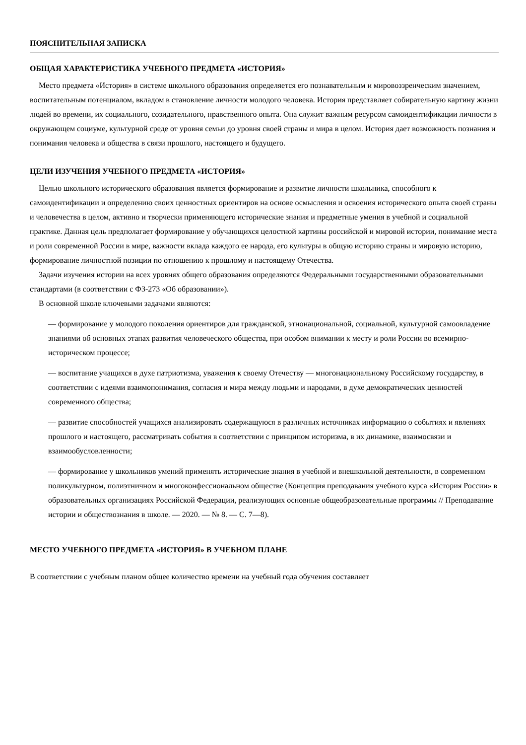ПОЯСНИТЕЛЬНАЯ ЗАПИСКА
ОБЩАЯ ХАРАКТЕРИСТИКА УЧЕБНОГО ПРЕДМЕТА «ИСТОРИЯ»
Место предмета «История» в системе школьного образования определяется его познавательным и мировоззренческим значением, воспитательным потенциалом, вкладом в становление личности молодого человека. История представляет собирательную картину жизни людей во времени, их социального, созидательного, нравственного опыта. Она служит важным ресурсом самоидентификации личности в окружающем социуме, культурной среде от уровня семьи до уровня своей страны и мира в целом. История дает возможность познания и понимания человека и общества в связи прошлого, настоящего и будущего.
ЦЕЛИ ИЗУЧЕНИЯ УЧЕБНОГО ПРЕДМЕТА «ИСТОРИЯ»
Целью школьного исторического образования является формирование и развитие личности школьника, способного к самоидентификации и определению своих ценностных ориентиров на основе осмысления и освоения исторического опыта своей страны и человечества в целом, активно и творчески применяющего исторические знания и предметные умения в учебной и социальной практике. Данная цель предполагает формирование у обучающихся целостной картины российской и мировой истории, понимание места и роли современной России в мире, важности вклада каждого ее народа, его культуры в общую историю страны и мировую историю, формирование личностной позиции по отношению к прошлому и настоящему Отечества.
Задачи изучения истории на всех уровнях общего образования определяются Федеральными государственными образовательными стандартами (в соответствии с ФЗ-273 «Об образовании»).
В основной школе ключевыми задачами являются:
— формирование у молодого поколения ориентиров для гражданской, этнонациональной, социальной, культурной самоовладение знаниями об основных этапах развития человеческого общества, при особом внимании к месту и роли России во всемирно-историческом процессе;
— воспитание учащихся в духе патриотизма, уважения к своему Отечеству — многонациональному Российскому государству, в соответствии с идеями взаимопонимания, согласия и мира между людьми и народами, в духе демократических ценностей современного общества;
— развитие способностей учащихся анализировать содержащуюся в различных источниках информацию о событиях и явлениях прошлого и настоящего, рассматривать события в соответствии с принципом историзма, в их динамике, взаимосвязи и взаимообусловленности;
— формирование у школьников умений применять исторические знания в учебной и внешкольной деятельности, в современном поликультурном, полиэтничном и многоконфессиональном обществе (Концепция преподавания учебного курса «История России» в образовательных организациях Российской Федерации, реализующих основные общеобразовательные программы // Преподавание истории и обществознания в школе. — 2020. — № 8. — С. 7—8).
МЕСТО УЧЕБНОГО ПРЕДМЕТА «ИСТОРИЯ» В УЧЕБНОМ ПЛАНЕ
В соответствии с учебным планом общее количество времени на учебный года обучения составляет